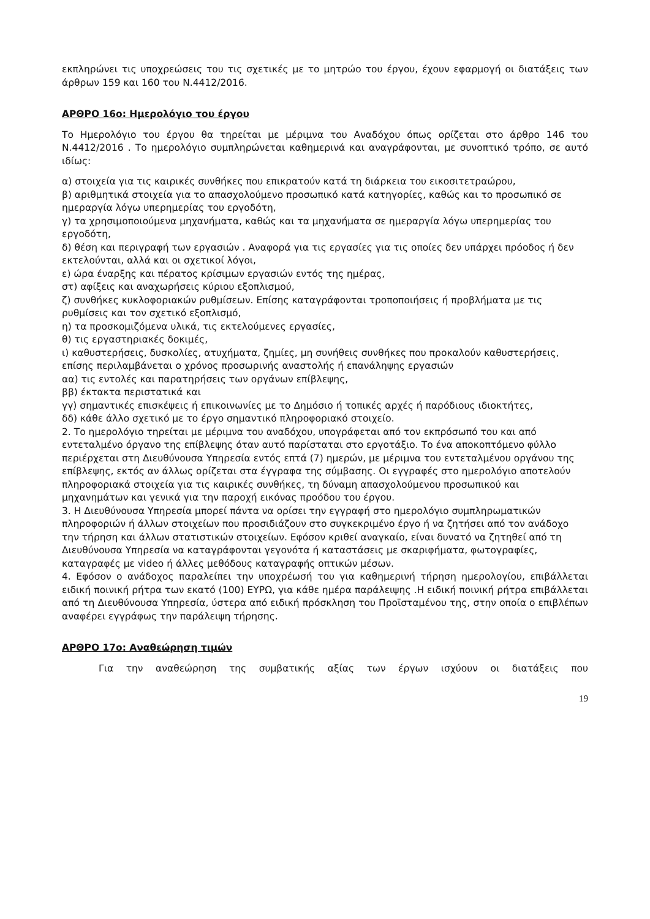εκπληρώνει τις υποχρεώσεις του τις σχετικές με το μητρώο του έργου, έχουν εφαρμογή οι διατάξεις των άρθρων 159 και 160 του Ν.4412/2016.
ΑΡΘΡΟ 16ο: Ημερολόγιο του έργου
Το Ημερολόγιο του έργου θα τηρείται με μέριμνα του Αναδόχου όπως ορίζεται στο άρθρο 146 του Ν.4412/2016 . Το ημερολόγιο συμπληρώνεται καθημερινά και αναγράφονται, με συνοπτικό τρόπο, σε αυτό ιδίως:
α) στοιχεία για τις καιρικές συνθήκες που επικρατούν κατά τη διάρκεια του εικοσιτετραώρου,
β) αριθμητικά στοιχεία για το απασχολούμενο προσωπικό κατά κατηγορίες, καθώς και το προσωπικό σε ημεραργία λόγω υπερημερίας του εργοδότη,
γ) τα χρησιμοποιούμενα μηχανήματα, καθώς και τα μηχανήματα σε ημεραργία λόγω υπερημερίας του εργοδότη,
δ) θέση και περιγραφή των εργασιών . Αναφορά για τις εργασίες για τις οποίες δεν υπάρχει πρόοδος ή δεν εκτελούνται, αλλά και οι σχετικοί λόγοι,
ε) ώρα έναρξης και πέρατος κρίσιμων εργασιών εντός της ημέρας,
στ) αφίξεις και αναχωρήσεις κύριου εξοπλισμού,
ζ) συνθήκες κυκλοφοριακών ρυθμίσεων. Επίσης καταγράφονται τροποποιήσεις ή προβλήματα με τις ρυθμίσεις και τον σχετικό εξοπλισμό,
η) τα προσκομιζόμενα υλικά, τις εκτελούμενες εργασίες,
θ) τις εργαστηριακές δοκιμές,
ι) καθυστερήσεις, δυσκολίες, ατυχήματα, ζημίες, μη συνήθεις συνθήκες που προκαλούν καθυστερήσεις, επίσης περιλαμβάνεται ο χρόνος προσωρινής αναστολής ή επανάληψης εργασιών
αα) τις εντολές και παρατηρήσεις των οργάνων επίβλεψης,
ββ) έκτακτα περιστατικά και
γγ) σημαντικές επισκέψεις ή επικοινωνίες με το Δημόσιο ή τοπικές αρχές ή παρόδιους ιδιοκτήτες,
δδ) κάθε άλλο σχετικό με το έργο σημαντικό πληροφοριακό στοιχείο.
2. Το ημερολόγιο τηρείται με μέριμνα του αναδόχου, υπογράφεται από τον εκπρόσωπό του και από εντεταλμένο όργανο της επίβλεψης όταν αυτό παρίσταται στο εργοτάξιο. Το ένα αποκοπτόμενο φύλλο περιέρχεται στη Διευθύνουσα Υπηρεσία εντός επτά (7) ημερών, με μέριμνα του εντεταλμένου οργάνου της επίβλεψης, εκτός αν άλλως ορίζεται στα έγγραφα της σύμβασης. Οι εγγραφές στο ημερολόγιο αποτελούν πληροφοριακά στοιχεία για τις καιρικές συνθήκες, τη δύναμη απασχολούμενου προσωπικού και μηχανημάτων και γενικά για την παροχή εικόνας προόδου του έργου.
3. Η Διευθύνουσα Υπηρεσία μπορεί πάντα να ορίσει την εγγραφή στο ημερολόγιο συμπληρωματικών πληροφοριών ή άλλων στοιχείων που προσιδιάζουν στο συγκεκριμένο έργο ή να ζητήσει από τον ανάδοχο την τήρηση και άλλων στατιστικών στοιχείων. Εφόσον κριθεί αναγκαίο, είναι δυνατό να ζητηθεί από τη Διευθύνουσα Υπηρεσία να καταγράφονται γεγονότα ή καταστάσεις με σκαριφήματα, φωτογραφίες, καταγραφές με video ή άλλες μεθόδους καταγραφής οπτικών μέσων.
4. Εφόσον ο ανάδοχος παραλείπει την υποχρέωσή του για καθημερινή τήρηση ημερολογίου, επιβάλλεται ειδική ποινική ρήτρα των εκατό (100) ΕΥΡΩ, για κάθε ημέρα παράλειψης .Η ειδική ποινική ρήτρα επιβάλλεται από τη Διευθύνουσα Υπηρεσία, ύστερα από ειδική πρόσκληση του Προϊσταμένου της, στην οποία ο επιβλέπων αναφέρει εγγράφως την παράλειψη τήρησης.
ΑΡΘΡΟ 17ο: Αναθεώρηση τιμών
Για την αναθεώρηση της συμβατικής αξίας των έργων ισχύουν οι διατάξεις που
19